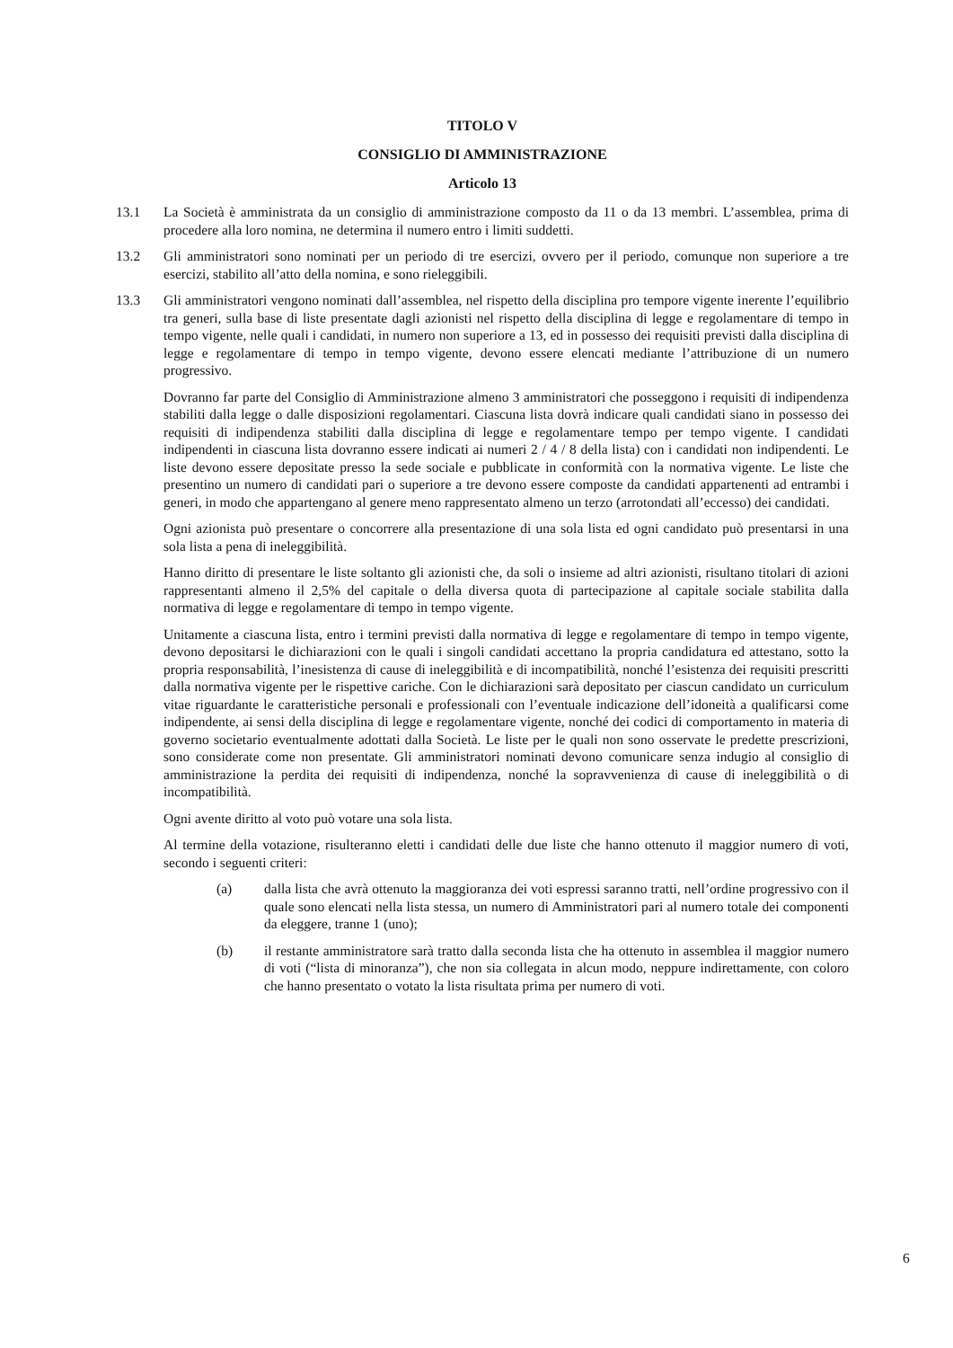TITOLO V
CONSIGLIO DI AMMINISTRAZIONE
Articolo 13
13.1 La Società è amministrata da un consiglio di amministrazione composto da 11 o da 13 membri. L’assemblea, prima di procedere alla loro nomina, ne determina il numero entro i limiti suddetti.
13.2 Gli amministratori sono nominati per un periodo di tre esercizi, ovvero per il periodo, comunque non superiore a tre esercizi, stabilito all’atto della nomina, e sono rieleggibili.
13.3 Gli amministratori vengono nominati dall’assemblea, nel rispetto della disciplina pro tempore vigente inerente l’equilibrio tra generi, sulla base di liste presentate dagli azionisti nel rispetto della disciplina di legge e regolamentare di tempo in tempo vigente, nelle quali i candidati, in numero non superiore a 13, ed in possesso dei requisiti previsti dalla disciplina di legge e regolamentare di tempo in tempo vigente, devono essere elencati mediante l’attribuzione di un numero progressivo.
Dovranno far parte del Consiglio di Amministrazione almeno 3 amministratori che posseggono i requisiti di indipendenza stabiliti dalla legge o dalle disposizioni regolamentari. Ciascuna lista dovrà indicare quali candidati siano in possesso dei requisiti di indipendenza stabiliti dalla disciplina di legge e regolamentare tempo per tempo vigente. I candidati indipendenti in ciascuna lista dovranno essere indicati ai numeri 2 / 4 / 8 della lista) con i candidati non indipendenti. Le liste devono essere depositate presso la sede sociale e pubblicate in conformità con la normativa vigente. Le liste che presentino un numero di candidati pari o superiore a tre devono essere composte da candidati appartenenti ad entrambi i generi, in modo che appartengano al genere meno rappresentato almeno un terzo (arrotondati all’eccesso) dei candidati.
Ogni azionista può presentare o concorrere alla presentazione di una sola lista ed ogni candidato può presentarsi in una sola lista a pena di ineleggibilità.
Hanno diritto di presentare le liste soltanto gli azionisti che, da soli o insieme ad altri azionisti, risultano titolari di azioni rappresentanti almeno il 2,5% del capitale o della diversa quota di partecipazione al capitale sociale stabilita dalla normativa di legge e regolamentare di tempo in tempo vigente.
Unitamente a ciascuna lista, entro i termini previsti dalla normativa di legge e regolamentare di tempo in tempo vigente, devono depositarsi le dichiarazioni con le quali i singoli candidati accettano la propria candidatura ed attestano, sotto la propria responsabilità, l’inesistenza di cause di ineleggibilità e di incompatibilità, nonché l’esistenza dei requisiti prescritti dalla normativa vigente per le rispettive cariche. Con le dichiarazioni sarà depositato per ciascun candidato un curriculum vitae riguardante le caratteristiche personali e professionali con l’eventuale indicazione dell’idoneità a qualificarsi come indipendente, ai sensi della disciplina di legge e regolamentare vigente, nonché dei codici di comportamento in materia di governo societario eventualmente adottati dalla Società. Le liste per le quali non sono osservate le predette prescrizioni, sono considerate come non presentate. Gli amministratori nominati devono comunicare senza indugio al consiglio di amministrazione la perdita dei requisiti di indipendenza, nonché la sopravvenienza di cause di ineleggibilità o di incompatibilità.
Ogni avente diritto al voto può votare una sola lista.
Al termine della votazione, risulteranno eletti i candidati delle due liste che hanno ottenuto il maggior numero di voti, secondo i seguenti criteri:
(a) dalla lista che avrà ottenuto la maggioranza dei voti espressi saranno tratti, nell’ordine progressivo con il quale sono elencati nella lista stessa, un numero di Amministratori pari al numero totale dei componenti da eleggere, tranne 1 (uno);
(b) il restante amministratore sarà tratto dalla seconda lista che ha ottenuto in assemblea il maggior numero di voti (“lista di minoranza”), che non sia collegata in alcun modo, neppure indirettamente, con coloro che hanno presentato o votato la lista risultata prima per numero di voti.
6